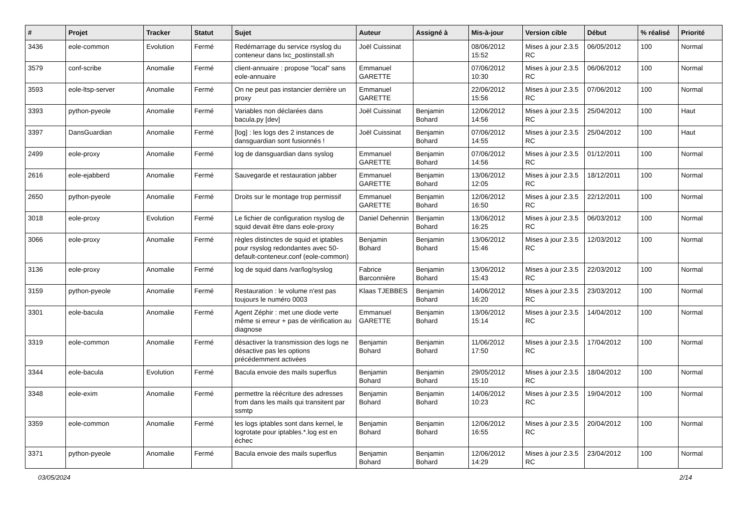| # | Projet | Tracker | Statut | Sujet | Auteur | Assigné à | Mis-à-jour | Version cible | Début | % réalisé | Priorité |
| --- | --- | --- | --- | --- | --- | --- | --- | --- | --- | --- | --- |
| 3436 | eole-common | Evolution | Fermé | Redémarrage du service rsyslog du conteneur dans lxc_postinstall.sh | Joël Cuissinat | | 08/06/2012 15:52 | Mises à jour 2.3.5 RC | 06/05/2012 | 100 | Normal |
| 3579 | conf-scribe | Anomalie | Fermé | client-annuaire : propose "local" sans eole-annuaire | Emmanuel GARETTE | | 07/06/2012 10:30 | Mises à jour 2.3.5 RC | 06/06/2012 | 100 | Normal |
| 3593 | eole-ltsp-server | Anomalie | Fermé | On ne peut pas instancier derrière un proxy | Emmanuel GARETTE | | 22/06/2012 15:56 | Mises à jour 2.3.5 RC | 07/06/2012 | 100 | Normal |
| 3393 | python-pyeole | Anomalie | Fermé | Variables non déclarées dans bacula.py [dev] | Joël Cuissinat | Benjamin Bohard | 12/06/2012 14:56 | Mises à jour 2.3.5 RC | 25/04/2012 | 100 | Haut |
| 3397 | DansGuardian | Anomalie | Fermé | [log] : les logs des 2 instances de dansguardian sont fusionnés ! | Joël Cuissinat | Benjamin Bohard | 07/06/2012 14:55 | Mises à jour 2.3.5 RC | 25/04/2012 | 100 | Haut |
| 2499 | eole-proxy | Anomalie | Fermé | log de dansguardian dans syslog | Emmanuel GARETTE | Benjamin Bohard | 07/06/2012 14:56 | Mises à jour 2.3.5 RC | 01/12/2011 | 100 | Normal |
| 2616 | eole-ejabberd | Anomalie | Fermé | Sauvegarde et restauration jabber | Emmanuel GARETTE | Benjamin Bohard | 13/06/2012 12:05 | Mises à jour 2.3.5 RC | 18/12/2011 | 100 | Normal |
| 2650 | python-pyeole | Anomalie | Fermé | Droits sur le montage trop permissif | Emmanuel GARETTE | Benjamin Bohard | 12/06/2012 16:50 | Mises à jour 2.3.5 RC | 22/12/2011 | 100 | Normal |
| 3018 | eole-proxy | Evolution | Fermé | Le fichier de configuration rsyslog de squid devait être dans eole-proxy | Daniel Dehennin | Benjamin Bohard | 13/06/2012 16:25 | Mises à jour 2.3.5 RC | 06/03/2012 | 100 | Normal |
| 3066 | eole-proxy | Anomalie | Fermé | règles distinctes de squid et iptables pour rsyslog redondantes avec 50-default-conteneur.conf (eole-common) | Benjamin Bohard | Benjamin Bohard | 13/06/2012 15:46 | Mises à jour 2.3.5 RC | 12/03/2012 | 100 | Normal |
| 3136 | eole-proxy | Anomalie | Fermé | log de squid dans /var/log/syslog | Fabrice Barconnière | Benjamin Bohard | 13/06/2012 15:43 | Mises à jour 2.3.5 RC | 22/03/2012 | 100 | Normal |
| 3159 | python-pyeole | Anomalie | Fermé | Restauration : le volume n'est pas toujours le numéro 0003 | Klaas TJEBBES | Benjamin Bohard | 14/06/2012 16:20 | Mises à jour 2.3.5 RC | 23/03/2012 | 100 | Normal |
| 3301 | eole-bacula | Anomalie | Fermé | Agent Zéphir : met une diode verte même si erreur + pas de vérification au diagnose | Emmanuel GARETTE | Benjamin Bohard | 13/06/2012 15:14 | Mises à jour 2.3.5 RC | 14/04/2012 | 100 | Normal |
| 3319 | eole-common | Anomalie | Fermé | désactiver la transmission des logs ne désactive pas les options précédemment activées | Benjamin Bohard | Benjamin Bohard | 11/06/2012 17:50 | Mises à jour 2.3.5 RC | 17/04/2012 | 100 | Normal |
| 3344 | eole-bacula | Evolution | Fermé | Bacula envoie des mails superflus | Benjamin Bohard | Benjamin Bohard | 29/05/2012 15:10 | Mises à jour 2.3.5 RC | 18/04/2012 | 100 | Normal |
| 3348 | eole-exim | Anomalie | Fermé | permettre la réécriture des adresses from dans les mails qui transitent par ssmtp | Benjamin Bohard | Benjamin Bohard | 14/06/2012 10:23 | Mises à jour 2.3.5 RC | 19/04/2012 | 100 | Normal |
| 3359 | eole-common | Anomalie | Fermé | les logs iptables sont dans kernel, le logrotate pour iptables.*.log est en échec | Benjamin Bohard | Benjamin Bohard | 12/06/2012 16:55 | Mises à jour 2.3.5 RC | 20/04/2012 | 100 | Normal |
| 3371 | python-pyeole | Anomalie | Fermé | Bacula envoie des mails superflus | Benjamin Bohard | Benjamin Bohard | 12/06/2012 14:29 | Mises à jour 2.3.5 RC | 23/04/2012 | 100 | Normal |
03/05/2024 2/14